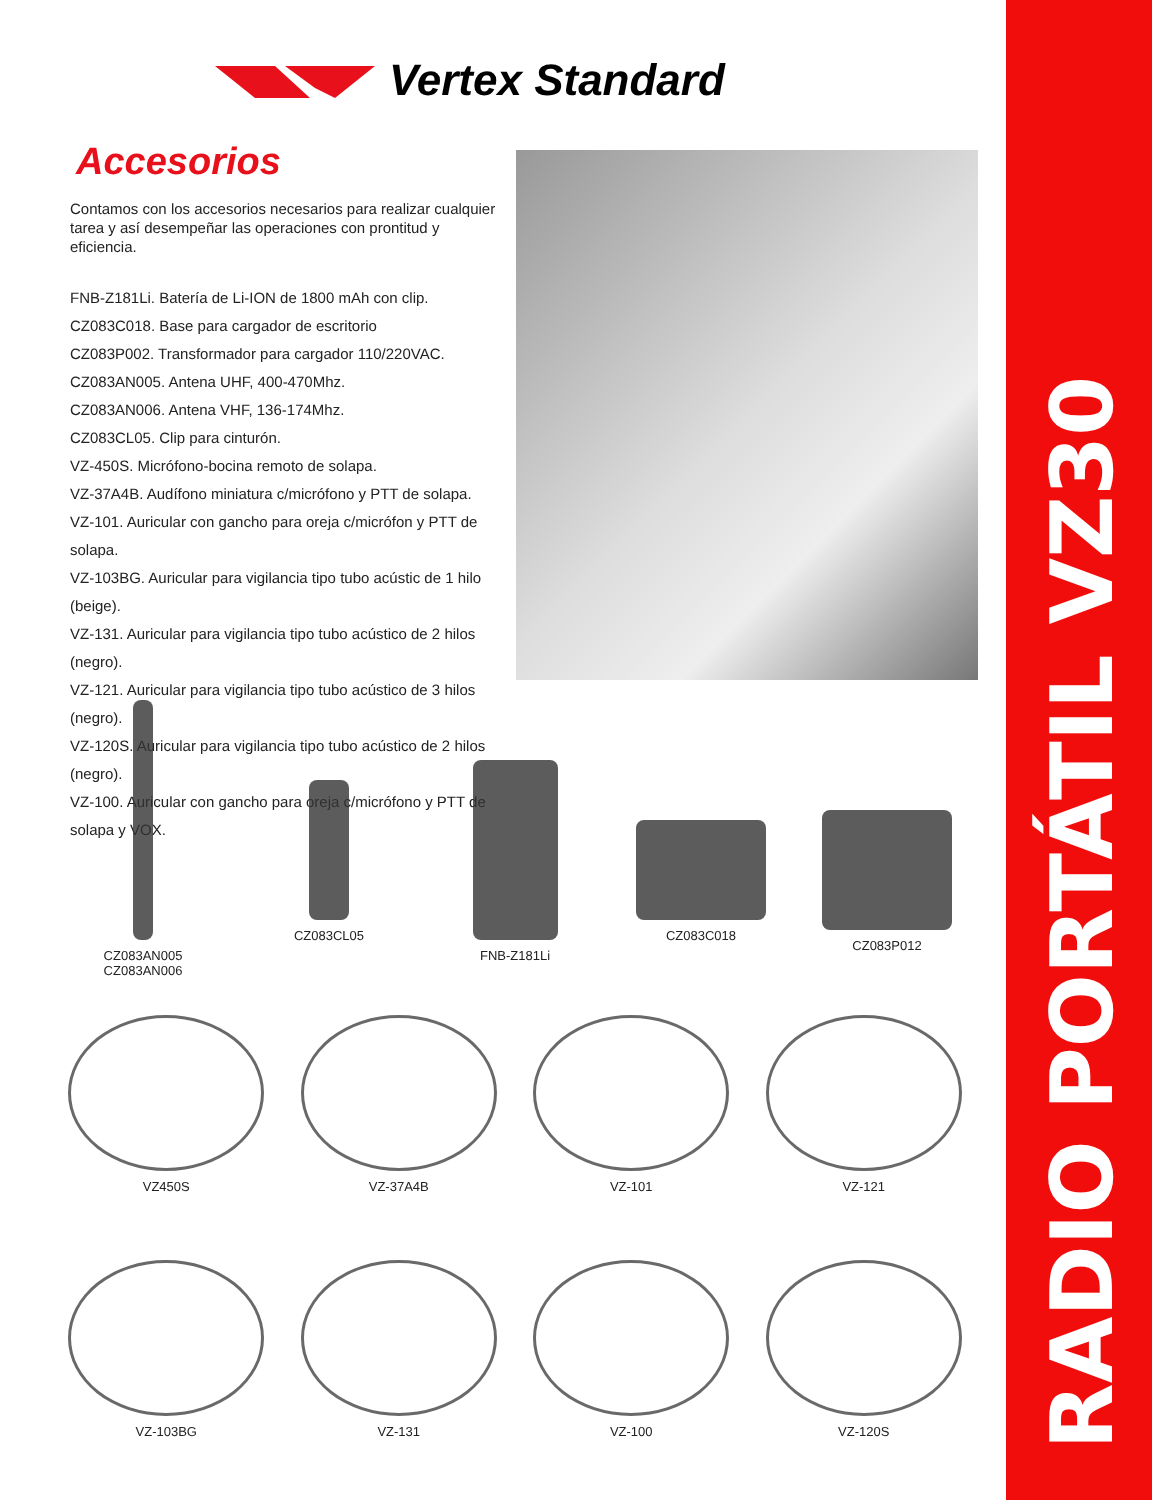Vertex Standard
Accesorios
Contamos con los accesorios necesarios para realizar cualquier tarea y así desempeñar las operaciones con prontitud y eficiencia.
FNB-Z181Li. Batería de Li-ION de 1800 mAh con clip.
CZ083C018. Base para cargador de escritorio
CZ083P002. Transformador para cargador 110/220VAC.
CZ083AN005. Antena UHF, 400-470Mhz.
CZ083AN006. Antena VHF, 136-174Mhz.
CZ083CL05. Clip para cinturón.
VZ-450S. Micrófono-bocina remoto de solapa.
VZ-37A4B. Audífono miniatura c/micrófono y PTT de solapa.
VZ-101. Auricular con gancho para oreja c/micrófon y PTT de solapa.
VZ-103BG. Auricular para vigilancia tipo tubo acústic de 1 hilo (beige).
VZ-131. Auricular para vigilancia tipo tubo acústico de 2 hilos (negro).
VZ-121. Auricular para vigilancia tipo tubo acústico de 3 hilos (negro).
VZ-120S. Auricular para vigilancia tipo tubo acústico de 2 hilos (negro).
VZ-100. Auricular con gancho para oreja c/micrófono y PTT de solapa y VOX.
CZ083AN005
CZ083AN006
CZ083CL05
FNB-Z181Li
CZ083C018
CZ083P012
VZ450S
VZ-37A4B
VZ-101
VZ-121
VZ-103BG
VZ-131
VZ-100
VZ-120S
RADIO PORTÁTIL VZ30